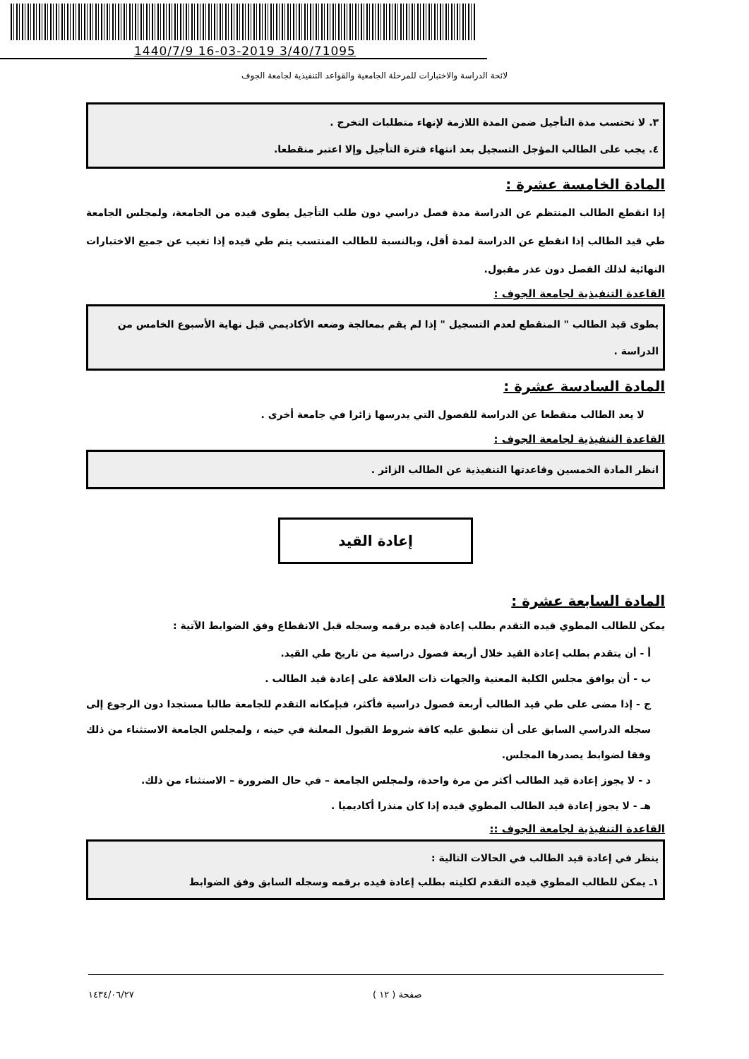1440/7/9 16-03-2019 3/40/71095
لائحة الدراسة والاختبارات للمرحلة الجامعية والقواعد التنفيذية لجامعة الجوف
٣. لا تحتسب مدة التأجيل ضمن المدة اللازمة لإنهاء متطلبات التخرج .
٤. يجب على الطالب المؤجل التسجيل بعد انتهاء فترة التأجيل وإلا اعتبر منقطعا.
المادة الخامسة عشرة :
إذا انقطع الطالب المنتظم عن الدراسة مدة فصل دراسي دون طلب التأجيل يطوى قيده من الجامعة، ولمجلس الجامعة طي قيد الطالب إذا انقطع عن الدراسة لمدة أقل، وبالنسبة للطالب المنتسب يتم طي قيده إذا تغيب عن جميع الاختبارات النهائية لذلك الفصل دون عذر مقبول.
القاعدة التنفيذية لجامعة الجوف :
يطوى قيد الطالب " المنقطع لعدم التسجيل " إذا لم يقم بمعالجة وضعه الأكاديمي قبل نهاية الأسبوع الخامس من الدراسة .
المادة السادسة عشرة :
لا يعد الطالب منقطعا عن الدراسة للفصول التي يدرسها زائرا في جامعة أخرى .
القاعدة التنفيذية لجامعة الجوف :
انظر المادة الخمسين وقاعدتها التنفيذية عن الطالب الزائر .
إعادة القيد
المادة السابعة عشرة :
يمكن للطالب المطوي قيده التقدم بطلب إعادة قيده برقمه وسجله قبل الانقطاع وفق الضوابط الآتية :
أ - أن يتقدم بطلب إعادة القيد خلال أربعة فصول دراسية من تاريخ طي القيد.
ب - أن يوافق مجلس الكلية المعنية والجهات ذات العلاقة على إعادة قيد الطالب .
ج - إذا مضى على طي قيد الطالب أربعة فصول دراسية فأكثر، فبإمكانه التقدم للجامعة طالبا مستجدا دون الرجوع إلى سجله الدراسي السابق على أن تنطبق عليه كافة شروط القبول المعلنة في حينه ، ولمجلس الجامعة الاستثناء من ذلك وفقا لضوابط يصدرها المجلس.
د - لا يجوز إعادة قيد الطالب أكثر من مرة واحدة، ولمجلس الجامعة – في حال الضرورة – الاستثناء من ذلك.
هـ - لا يجوز إعادة قيد الطالب المطوي قيده إذا كان منذرا أكاديميا .
القاعدة التنفيذية لجامعة الجوف ::
ينظر في إعادة قيد الطالب في الحالات التالية :
١ـ يمكن للطالب المطوي قيده التقدم لكليته بطلب إعادة قيده برقمه وسجله السابق وفق الضوابط
صفحة ( ١٢ ) ١٤٣٤/٠٦/٢٧